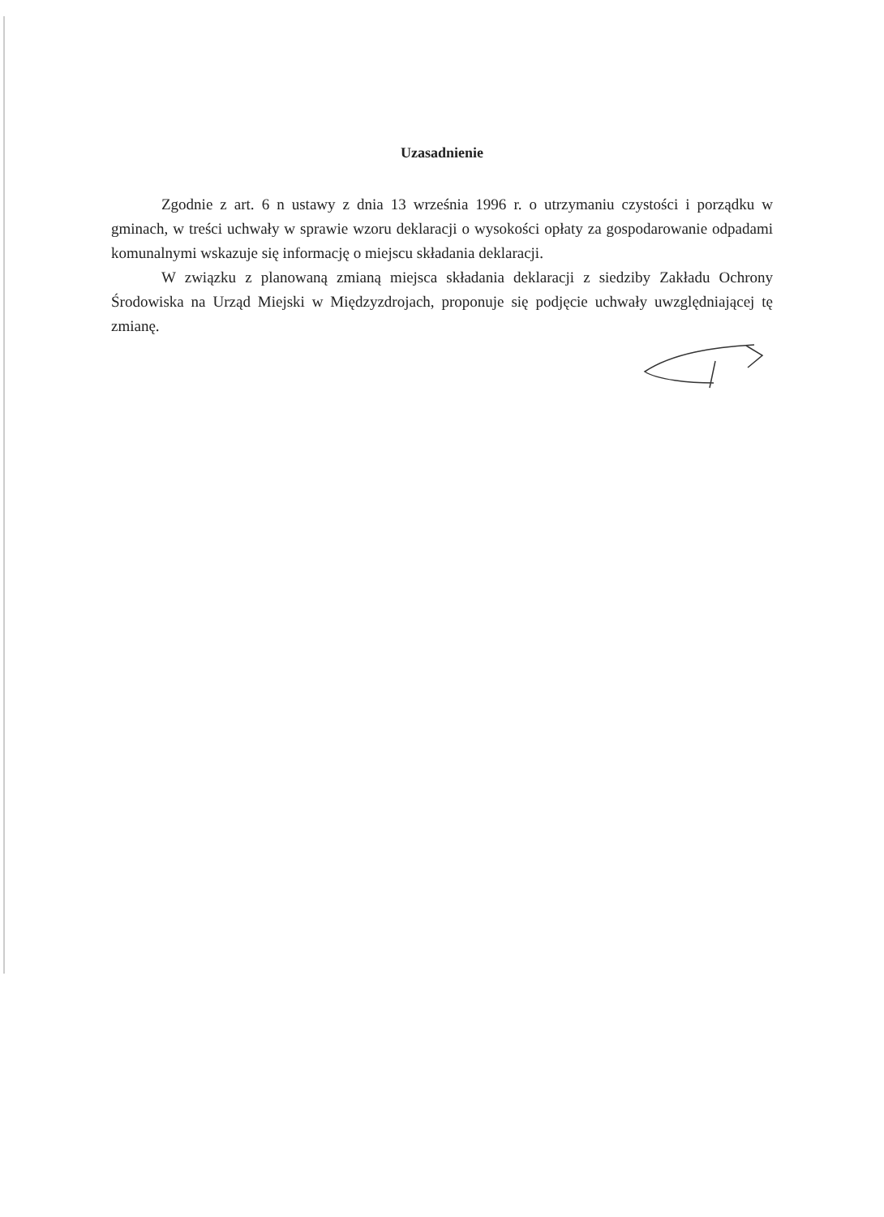Uzasadnienie
Zgodnie z art. 6 n ustawy z dnia 13 września 1996 r. o utrzymaniu czystości i porządku w gminach, w treści uchwały w sprawie wzoru deklaracji o wysokości opłaty za gospodarowanie odpadami komunalnymi wskazuje się informację o miejscu składania deklaracji.
W związku z planowaną zmianą miejsca składania deklaracji z siedziby Zakładu Ochrony Środowiska na Urząd Miejski w Międzyzdrojach, proponuje się podjęcie uchwały uwzględniającej tę zmianę.